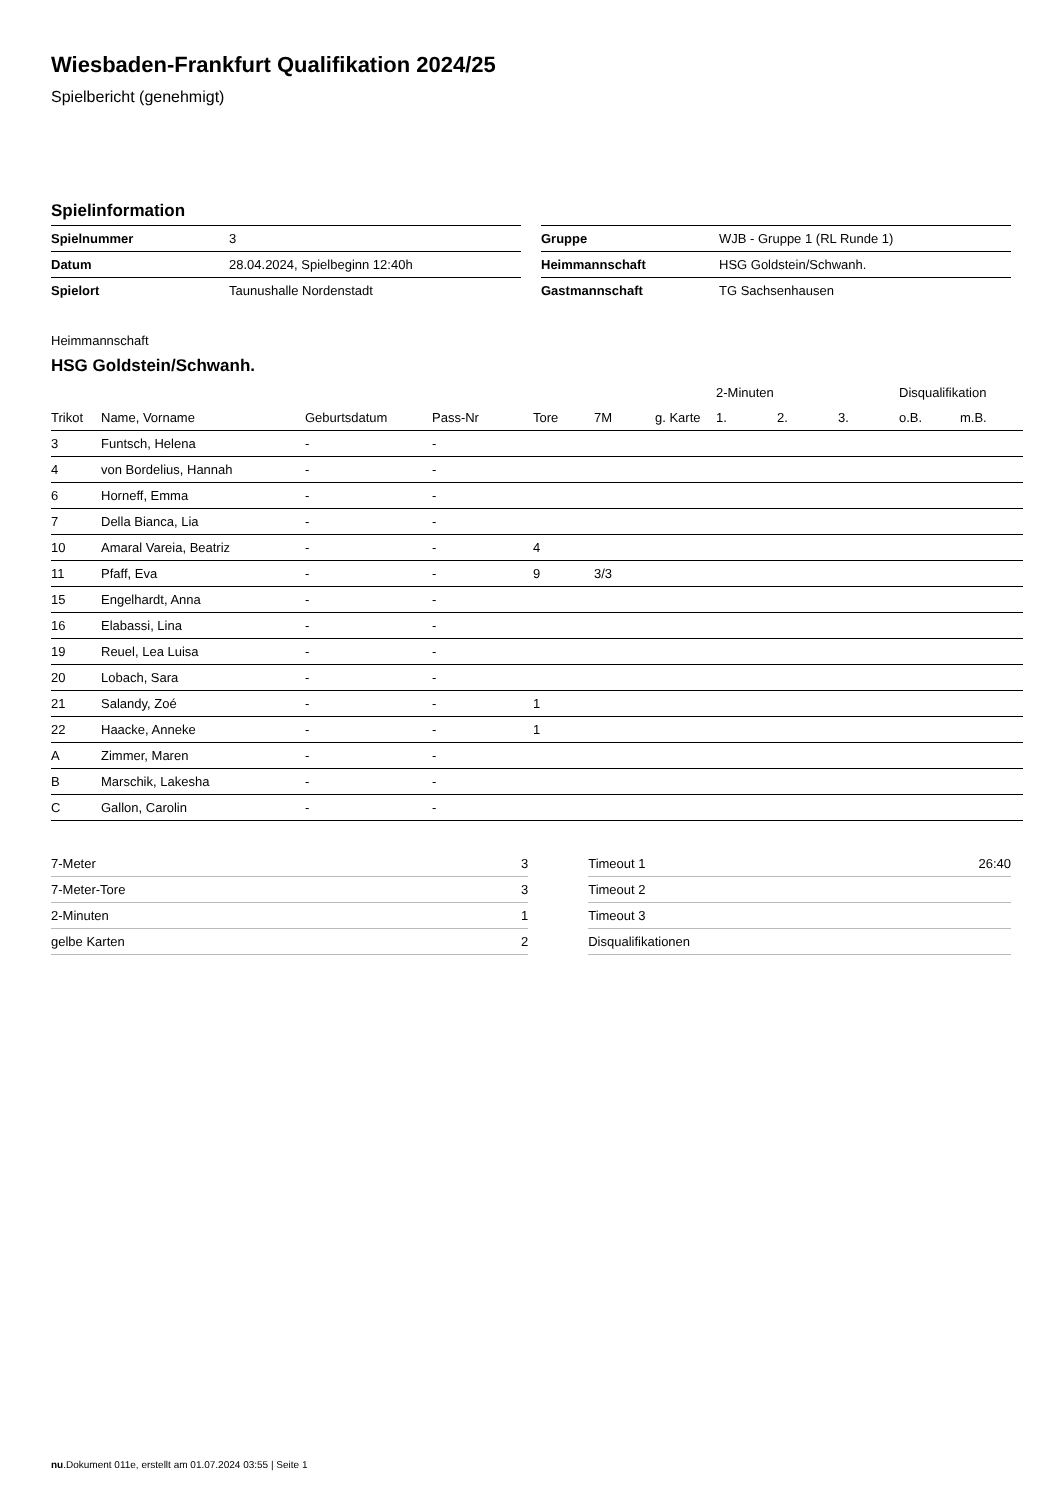Wiesbaden-Frankfurt Qualifikation 2024/25
Spielbericht (genehmigt)
Spielinformation
| Spielnummer | 3 |
| Datum | 28.04.2024, Spielbeginn 12:40h |
| Spielort | Taunushalle Nordenstadt |
| Gruppe | WJB - Gruppe 1 (RL Runde 1) |
| Heimmannschaft | HSG Goldstein/Schwanh. |
| Gastmannschaft | TG Sachsenhausen |
Heimmannschaft
HSG Goldstein/Schwanh.
| | | | | | | | 2-Minuten | | | Disqualifikation | |
| --- | --- | --- | --- | --- | --- | --- | --- | --- | --- | --- | --- |
| Trikot | Name, Vorname | Geburtsdatum | Pass-Nr | Tore | 7M | g. Karte | 1. | 2. | 3. | o.B. | m.B. |
| 3 | Funtsch, Helena | - | - | | | | | | | | |
| 4 | von Bordelius, Hannah | - | - | | | | | | | | |
| 6 | Horneff, Emma | - | - | | | | | | | | |
| 7 | Della Bianca, Lia | - | - | | | | | | | | |
| 10 | Amaral Vareia, Beatriz | - | - | 4 | | | | | | | |
| 11 | Pfaff, Eva | - | - | 9 | 3/3 | | | | | | |
| 15 | Engelhardt, Anna | - | - | | | | | | | | |
| 16 | Elabassi, Lina | - | - | | | | | | | | |
| 19 | Reuel, Lea Luisa | - | - | | | | | | | | |
| 20 | Lobach, Sara | - | - | | | | | | | | |
| 21 | Salandy, Zoé | - | - | 1 | | | | | | | |
| 22 | Haacke, Anneke | - | - | 1 | | | | | | | |
| A | Zimmer, Maren | - | - | | | | | | | | |
| B | Marschik, Lakesha | - | - | | | | | | | | |
| C | Gallon, Carolin | - | - | | | | | | | | |
| 7-Meter | 3 |
| 7-Meter-Tore | 3 |
| 2-Minuten | 1 |
| gelbe Karten | 2 |
| Timeout 1 | 26:40 |
| Timeout 2 | |
| Timeout 3 | |
| Disqualifikationen | |
nu.Dokument 011e, erstellt am 01.07.2024 03:55 | Seite 1